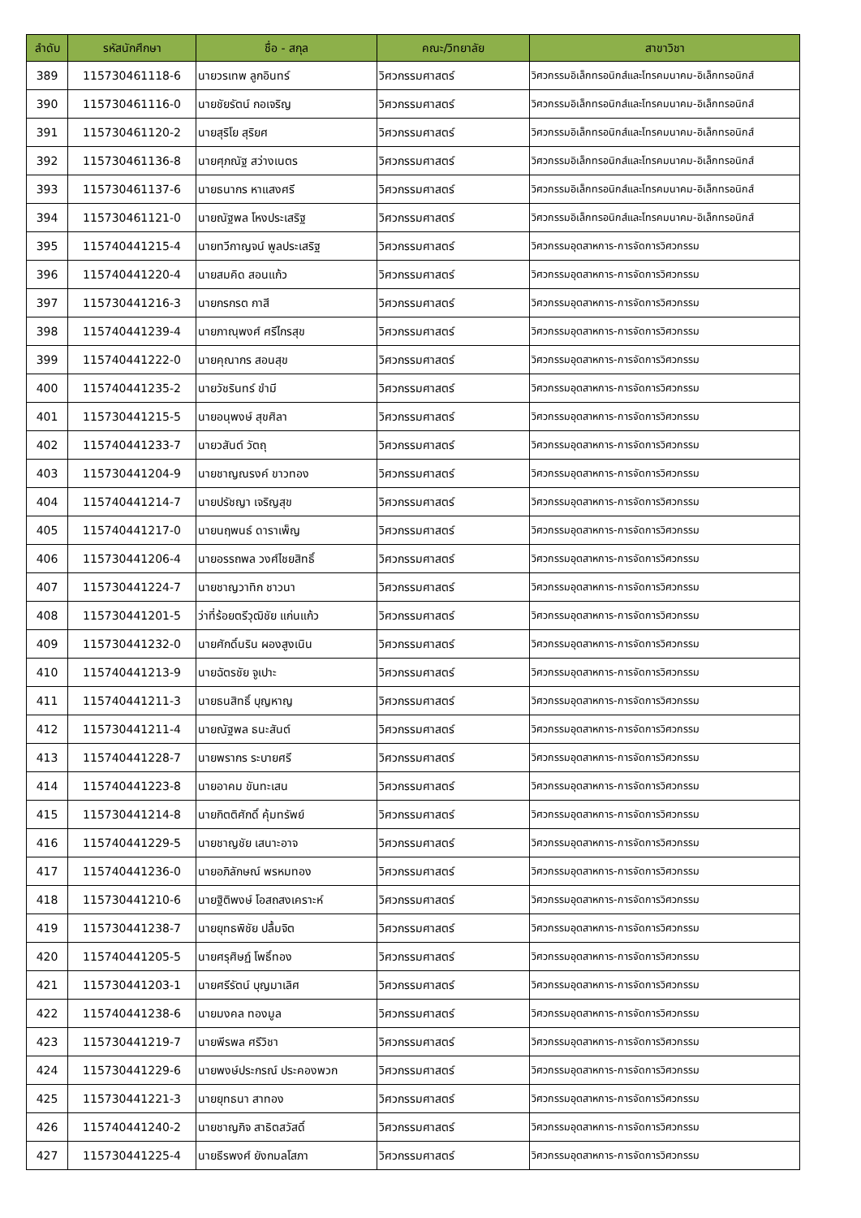| ลำดับ | รหัสนักศึกษา | ชื่อ - สกุล | คณะ/วิทยาลัย | สาขาวิชา |
| --- | --- | --- | --- | --- |
| 389 | 115730461118-6 | นายวรเทพ ลูกอินทร์ | วิศวกรรมศาสตร์ | วิศวกรรมอิเล็กทรอนิกส์และโทรคมนาคม-อิเล็กทรอนิกส์ |
| 390 | 115730461116-0 | นายชัยรัตน์ กอเจริญ | วิศวกรรมศาสตร์ | วิศวกรรมอิเล็กทรอนิกส์และโทรคมนาคม-อิเล็กทรอนิกส์ |
| 391 | 115730461120-2 | นายสุริโย สุริยศ | วิศวกรรมศาสตร์ | วิศวกรรมอิเล็กทรอนิกส์และโทรคมนาคม-อิเล็กทรอนิกส์ |
| 392 | 115730461136-8 | นายศุภณัฐ สว่างเนตร | วิศวกรรมศาสตร์ | วิศวกรรมอิเล็กทรอนิกส์และโทรคมนาคม-อิเล็กทรอนิกส์ |
| 393 | 115730461137-6 | นายธนากร หาแสงศรี | วิศวกรรมศาสตร์ | วิศวกรรมอิเล็กทรอนิกส์และโทรคมนาคม-อิเล็กทรอนิกส์ |
| 394 | 115730461121-0 | นายณัฐพล โหงประเสริฐ | วิศวกรรมศาสตร์ | วิศวกรรมอิเล็กทรอนิกส์และโทรคมนาคม-อิเล็กทรอนิกส์ |
| 395 | 115740441215-4 | นายทวีกาญจน์ พูลประเสริฐ | วิศวกรรมศาสตร์ | วิศวกรรมอุตสาหการ-การจัดการวิศวกรรม |
| 396 | 115740441220-4 | นายสมคิด สอนแก้ว | วิศวกรรมศาสตร์ | วิศวกรรมอุตสาหการ-การจัดการวิศวกรรม |
| 397 | 115730441216-3 | นายกรกรต กาสี | วิศวกรรมศาสตร์ | วิศวกรรมอุตสาหการ-การจัดการวิศวกรรม |
| 398 | 115740441239-4 | นายภาณุพงศ์ ศรีไกรสุข | วิศวกรรมศาสตร์ | วิศวกรรมอุตสาหการ-การจัดการวิศวกรรม |
| 399 | 115740441222-0 | นายคุณากร สอนสุข | วิศวกรรมศาสตร์ | วิศวกรรมอุตสาหการ-การจัดการวิศวกรรม |
| 400 | 115740441235-2 | นายวัชรินทร์ ขำมี | วิศวกรรมศาสตร์ | วิศวกรรมอุตสาหการ-การจัดการวิศวกรรม |
| 401 | 115730441215-5 | นายอนุพงษ์ สุขศิลา | วิศวกรรมศาสตร์ | วิศวกรรมอุตสาหการ-การจัดการวิศวกรรม |
| 402 | 115740441233-7 | นายวสันต์ วัตถุ | วิศวกรรมศาสตร์ | วิศวกรรมอุตสาหการ-การจัดการวิศวกรรม |
| 403 | 115730441204-9 | นายชาญณรงค์ ขาวทอง | วิศวกรรมศาสตร์ | วิศวกรรมอุตสาหการ-การจัดการวิศวกรรม |
| 404 | 115740441214-7 | นายปรัชญา เจริญสุข | วิศวกรรมศาสตร์ | วิศวกรรมอุตสาหการ-การจัดการวิศวกรรม |
| 405 | 115740441217-0 | นายนฤพนธ์ ดาราเพ็ญ | วิศวกรรมศาสตร์ | วิศวกรรมอุตสาหการ-การจัดการวิศวกรรม |
| 406 | 115730441206-4 | นายอรรถพล วงศ์ไชยสิทธิ์ | วิศวกรรมศาสตร์ | วิศวกรรมอุตสาหการ-การจัดการวิศวกรรม |
| 407 | 115730441224-7 | นายชาญวาทิก ชาวนา | วิศวกรรมศาสตร์ | วิศวกรรมอุตสาหการ-การจัดการวิศวกรรม |
| 408 | 115730441201-5 | ว่าที่ร้อยตรีวุฒิชัย แก่นแก้ว | วิศวกรรมศาสตร์ | วิศวกรรมอุตสาหการ-การจัดการวิศวกรรม |
| 409 | 115730441232-0 | นายศักดิ์นริน ผองสูงเนิน | วิศวกรรมศาสตร์ | วิศวกรรมอุตสาหการ-การจัดการวิศวกรรม |
| 410 | 115740441213-9 | นายฉัตรชัย จูเปาะ | วิศวกรรมศาสตร์ | วิศวกรรมอุตสาหการ-การจัดการวิศวกรรม |
| 411 | 115740441211-3 | นายธนสิทธิ์ บุญหาญ | วิศวกรรมศาสตร์ | วิศวกรรมอุตสาหการ-การจัดการวิศวกรรม |
| 412 | 115730441211-4 | นายณัฐพล ธนะสันต์ | วิศวกรรมศาสตร์ | วิศวกรรมอุตสาหการ-การจัดการวิศวกรรม |
| 413 | 115740441228-7 | นายพรากร ระบายศรี | วิศวกรรมศาสตร์ | วิศวกรรมอุตสาหการ-การจัดการวิศวกรรม |
| 414 | 115740441223-8 | นายอาคม ขันทะเสน | วิศวกรรมศาสตร์ | วิศวกรรมอุตสาหการ-การจัดการวิศวกรรม |
| 415 | 115730441214-8 | นายกิตติศักดิ์ คุ้มทรัพย์ | วิศวกรรมศาสตร์ | วิศวกรรมอุตสาหการ-การจัดการวิศวกรรม |
| 416 | 115740441229-5 | นายชาญชัย เสนาะอาจ | วิศวกรรมศาสตร์ | วิศวกรรมอุตสาหการ-การจัดการวิศวกรรม |
| 417 | 115740441236-0 | นายอภิลักษณ์ พรหมทอง | วิศวกรรมศาสตร์ | วิศวกรรมอุตสาหการ-การจัดการวิศวกรรม |
| 418 | 115730441210-6 | นายฐิติพงษ์ โอสถสงเคราะห์ | วิศวกรรมศาสตร์ | วิศวกรรมอุตสาหการ-การจัดการวิศวกรรม |
| 419 | 115730441238-7 | นายยุทธพิชัย ปลื้มจิต | วิศวกรรมศาสตร์ | วิศวกรรมอุตสาหการ-การจัดการวิศวกรรม |
| 420 | 115740441205-5 | นายศรุศิษฏ์ โพธิ์ทอง | วิศวกรรมศาสตร์ | วิศวกรรมอุตสาหการ-การจัดการวิศวกรรม |
| 421 | 115730441203-1 | นายศรีรัตน์ บุญมาเลิศ | วิศวกรรมศาสตร์ | วิศวกรรมอุตสาหการ-การจัดการวิศวกรรม |
| 422 | 115740441238-6 | นายมงคล ทองมูล | วิศวกรรมศาสตร์ | วิศวกรรมอุตสาหการ-การจัดการวิศวกรรม |
| 423 | 115730441219-7 | นายพีรพล ศรีวิชา | วิศวกรรมศาสตร์ | วิศวกรรมอุตสาหการ-การจัดการวิศวกรรม |
| 424 | 115730441229-6 | นายพงษ์ประกรณ์ ประคองพวก | วิศวกรรมศาสตร์ | วิศวกรรมอุตสาหการ-การจัดการวิศวกรรม |
| 425 | 115730441221-3 | นายยุทธนา สาทอง | วิศวกรรมศาสตร์ | วิศวกรรมอุตสาหการ-การจัดการวิศวกรรม |
| 426 | 115740441240-2 | นายชาญกิจ สาธิตสวัสดิ์ | วิศวกรรมศาสตร์ | วิศวกรรมอุตสาหการ-การจัดการวิศวกรรม |
| 427 | 115730441225-4 | นายธีรพงศ์ ยังกมลโสภา | วิศวกรรมศาสตร์ | วิศวกรรมอุตสาหการ-การจัดการวิศวกรรม |